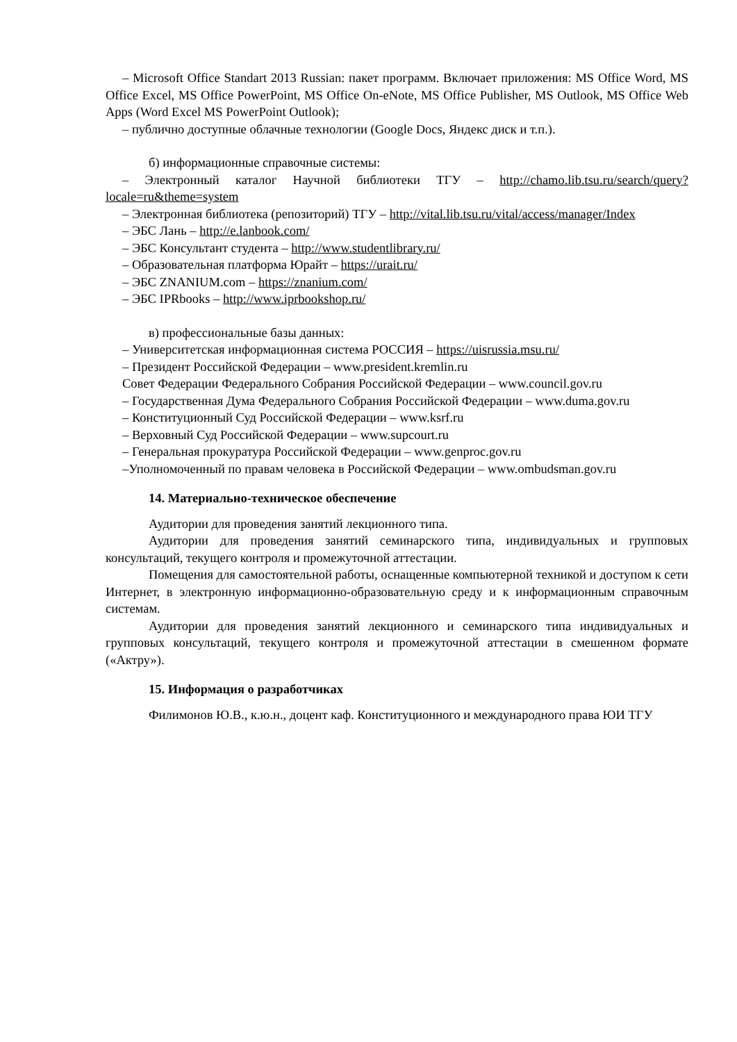– Microsoft Office Standart 2013 Russian: пакет программ. Включает приложения: MS Office Word, MS Office Excel, MS Office PowerPoint, MS Office On-eNote, MS Office Publisher, MS Outlook, MS Office Web Apps (Word Excel MS PowerPoint Outlook);
– публично доступные облачные технологии (Google Docs, Яндекс диск и т.п.).
б) информационные справочные системы:
– Электронный каталог Научной библиотеки ТГУ – http://chamo.lib.tsu.ru/search/query?locale=ru&theme=system
– Электронная библиотека (репозиторий) ТГУ – http://vital.lib.tsu.ru/vital/access/manager/Index
– ЭБС Лань – http://e.lanbook.com/
– ЭБС Консультант студента – http://www.studentlibrary.ru/
– Образовательная платформа Юрайт – https://urait.ru/
– ЭБС ZNANIUM.com – https://znanium.com/
– ЭБС IPRbooks – http://www.iprbookshop.ru/
в) профессиональные базы данных:
– Университетская информационная система РОССИЯ – https://uisrussia.msu.ru/
– Президент Российской Федерации – www.president.kremlin.ru
Совет Федерации Федерального Собрания Российской Федерации – www.council.gov.ru
– Государственная Дума Федерального Собрания Российской Федерации – www.duma.gov.ru
– Конституционный Суд Российской Федерации – www.ksrf.ru
– Верховный Суд Российской Федерации – www.supcourt.ru
– Генеральная прокуратура Российской Федерации – www.genproc.gov.ru
–Уполномоченный по правам человека в Российской Федерации – www.ombudsman.gov.ru
14. Материально-техническое обеспечение
Аудитории для проведения занятий лекционного типа.
Аудитории для проведения занятий семинарского типа, индивидуальных и групповых консультаций, текущего контроля и промежуточной аттестации.
Помещения для самостоятельной работы, оснащенные компьютерной техникой и доступом к сети Интернет, в электронную информационно-образовательную среду и к информационным справочным системам.
Аудитории для проведения занятий лекционного и семинарского типа индивидуальных и групповых консультаций, текущего контроля и промежуточной аттестации в смешенном формате («Актру»).
15. Информация о разработчиках
Филимонов Ю.В., к.ю.н., доцент каф. Конституционного и международного права ЮИ ТГУ